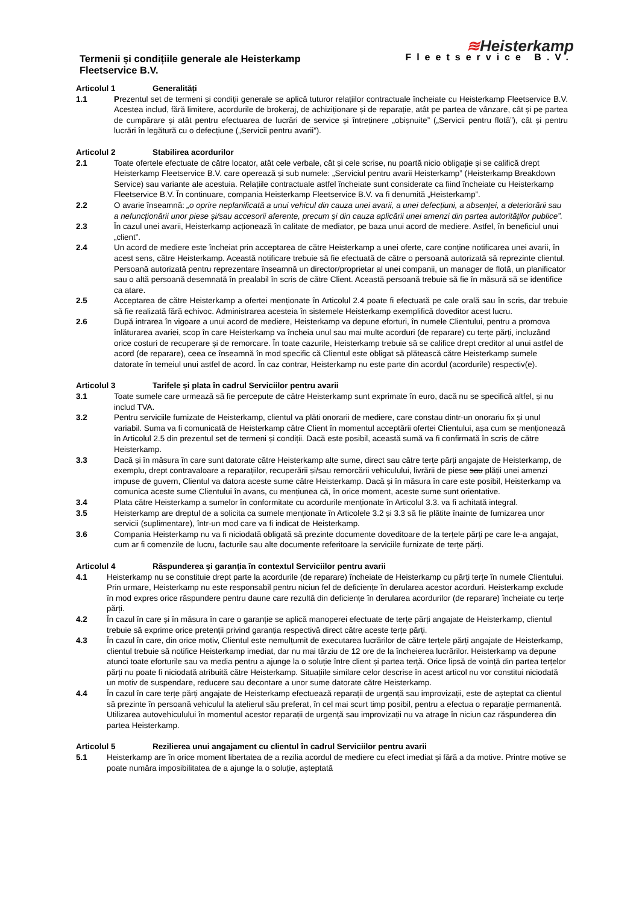Termenii și condițiile generale ale Heisterkamp
Fleetservice B.V.
≋Heisterkamp
Fleetservice B.V.
Articolul 1 Generalități
1.1 Prezentul set de termeni și condiții generale se aplică tuturor relațiilor contractuale încheiate cu Heisterkamp Fleetservice B.V. Acestea includ, fără limitere, acordurile de brokeraj, de achiziționare și de reparație, atât pe partea de vânzare, cât și pe partea de cumpărare și atât pentru efectuarea de lucrări de service și întreținere „obișnuite” („Servicii pentru flotă”), cât și pentru lucrări în legătură cu o defecțiune („Servicii pentru avarii”).
Articolul 2 Stabilirea acordurilor
2.1 Toate ofertele efectuate de către locator, atât cele verbale, cât și cele scrise, nu poartă nicio obligație și se califică drept Heisterkamp Fleetservice B.V. care operează și sub numele: „Serviciul pentru avarii Heisterkamp” (Heisterkamp Breakdown Service) sau variante ale acestuia. Relațiile contractuale astfel încheiate sunt considerate ca fiind încheiate cu Heisterkamp Fleetservice B.V. În continuare, compania Heisterkamp Fleetservice B.V. va fi denumită „Heisterkamp”.
2.2 O avarie înseamnă: „o oprire neplanificată a unui vehicul din cauza unei avarii, a unei defecțiuni, a absenței, a deteriorării sau a nefuncționării unor piese și/sau accesorii aferente, precum și din cauza aplicării unei amenzi din partea autorităților publice”.
2.3 În cazul unei avarii, Heisterkamp acționează în calitate de mediator, pe baza unui acord de mediere. Astfel, în beneficiul unui „client”.
2.4 Un acord de mediere este încheiat prin acceptarea de către Heisterkamp a unei oferte, care conține notificarea unei avarii, în acest sens, către Heisterkamp. Această notificare trebuie să fie efectuată de către o persoană autorizată să reprezinte clientul. Persoană autorizată pentru reprezentare înseamnă un director/proprietar al unei companii, un manager de flotă, un planificator sau o altă persoană desemnată în prealabil în scris de către Client. Această persoană trebuie să fie în măsură să se identifice ca atare.
2.5 Acceptarea de către Heisterkamp a ofertei menționate în Articolul 2.4 poate fi efectuată pe cale orală sau în scris, dar trebuie să fie realizată fără echivoc. Administrarea acesteia în sistemele Heisterkamp exemplifică doveditor acest lucru.
2.6 După intrarea în vigoare a unui acord de mediere, Heisterkamp va depune eforturi, în numele Clientului, pentru a promova înlăturarea avariei, scop în care Heisterkamp va încheia unul sau mai multe acorduri (de reparare) cu terțe părți, incluzând orice costuri de recuperare și de remorcare. În toate cazurile, Heisterkamp trebuie să se califice drept creditor al unui astfel de acord (de reparare), ceea ce înseamnă în mod specific că Clientul este obligat să plătească către Heisterkamp sumele datorate în temeiul unui astfel de acord. În caz contrar, Heisterkamp nu este parte din acordul (acordurile) respectiv(e).
Articolul 3 Tarifele și plata în cadrul Serviciilor pentru avarii
3.1 Toate sumele care urmează să fie percepute de către Heisterkamp sunt exprimate în euro, dacă nu se specifică altfel, și nu includ TVA.
3.2 Pentru serviciile furnizate de Heisterkamp, clientul va plăti onorarii de mediere, care constau dintr-un onorariu fix și unul variabil. Suma va fi comunicată de Heisterkamp către Client în momentul acceptării ofertei Clientului, așa cum se menționează în Articolul 2.5 din prezentul set de termeni și condiții. Dacă este posibil, această sumă va fi confirmată în scris de către Heisterkamp.
3.3 Dacă și în măsura în care sunt datorate către Heisterkamp alte sume, direct sau către terțe părți angajate de Heisterkamp, de exemplu, drept contravaloare a reparațiilor, recuperării și/sau remorcării vehiculului, livrării de piese sau plății unei amenzi impuse de guvern, Clientul va datora aceste sume către Heisterkamp. Dacă și în măsura în care este posibil, Heisterkamp va comunica aceste sume Clientului în avans, cu mențiunea că, în orice moment, aceste sume sunt orientative.
3.4 Plata către Heisterkamp a sumelor în conformitate cu acordurile menționate în Articolul 3.3. va fi achitată integral.
3.5 Heisterkamp are dreptul de a solicita ca sumele menționate în Articolele 3.2 și 3.3 să fie plătite înainte de furnizarea unor servicii (suplimentare), într-un mod care va fi indicat de Heisterkamp.
3.6 Compania Heisterkamp nu va fi niciodată obligată să prezinte documente doveditoare de la terțele părți pe care le-a angajat, cum ar fi comenzile de lucru, facturile sau alte documente referitoare la serviciile furnizate de terțe părți.
Articolul 4 Răspunderea și garanția în contextul Serviciilor pentru avarii
4.1 Heisterkamp nu se constituie drept parte la acordurile (de reparare) încheiate de Heisterkamp cu părți terțe în numele Clientului. Prin urmare, Heisterkamp nu este responsabil pentru niciun fel de deficiențe în derularea acestor acorduri. Heisterkamp exclude în mod expres orice răspundere pentru daune care rezultă din deficiențe în derularea acordurilor (de reparare) încheiate cu terțe părți.
4.2 În cazul în care și în măsura în care o garanție se aplică manoperei efectuate de terțe părți angajate de Heisterkamp, clientul trebuie să exprime orice pretenții privind garanția respectivă direct către aceste terțe părți.
4.3 În cazul în care, din orice motiv, Clientul este nemulțumit de executarea lucrărilor de către terțele părți angajate de Heisterkamp, clientul trebuie să notifice Heisterkamp imediat, dar nu mai târziu de 12 ore de la încheierea lucrărilor. Heisterkamp va depune atunci toate eforturile sau va media pentru a ajunge la o soluție între client și partea terță. Orice lipsă de voință din partea terțelor părți nu poate fi niciodată atribuită către Heisterkamp. Situațiile similare celor descrise în acest articol nu vor constitui niciodată un motiv de suspendare, reducere sau decontare a unor sume datorate către Heisterkamp.
4.4 În cazul în care terțe părți angajate de Heisterkamp efectuează reparații de urgență sau improvizații, este de așteptat ca clientul să prezinte în persoană vehiculul la atelierul său preferat, în cel mai scurt timp posibil, pentru a efectua o reparație permanentă. Utilizarea autovehiculului în momentul acestor reparații de urgență sau improvizații nu va atrage în niciun caz răspunderea din partea Heisterkamp.
Articolul 5 Rezilierea unui angajament cu clientul în cadrul Serviciilor pentru avarii
5.1 Heisterkamp are în orice moment libertatea de a rezilia acordul de mediere cu efect imediat și fără a da motive. Printre motive se poate număra imposibilitatea de a ajunge la o soluție, așteptată